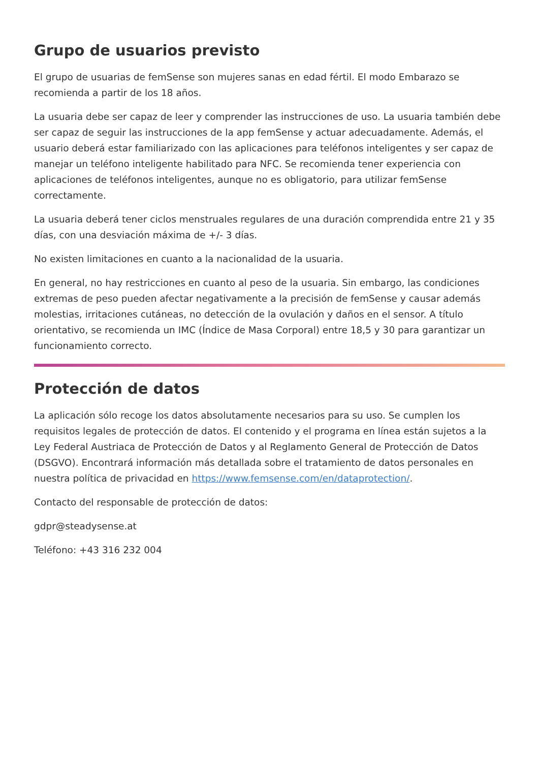Grupo de usuarios previsto
El grupo de usuarias de femSense son mujeres sanas en edad fértil. El modo Embarazo se recomienda a partir de los 18 años.
La usuaria debe ser capaz de leer y comprender las instrucciones de uso. La usuaria también debe ser capaz de seguir las instrucciones de la app femSense y actuar adecuadamente. Además, el usuario deberá estar familiarizado con las aplicaciones para teléfonos inteligentes y ser capaz de manejar un teléfono inteligente habilitado para NFC. Se recomienda tener experiencia con aplicaciones de teléfonos inteligentes, aunque no es obligatorio, para utilizar femSense correctamente.
La usuaria deberá tener ciclos menstruales regulares de una duración comprendida entre 21 y 35 días, con una desviación máxima de +/- 3 días.
No existen limitaciones en cuanto a la nacionalidad de la usuaria.
En general, no hay restricciones en cuanto al peso de la usuaria. Sin embargo, las condiciones extremas de peso pueden afectar negativamente a la precisión de femSense y causar además molestias, irritaciones cutáneas, no detección de la ovulación y daños en el sensor. A título orientativo, se recomienda un IMC (Índice de Masa Corporal) entre 18,5 y 30 para garantizar un funcionamiento correcto.
Protección de datos
La aplicación sólo recoge los datos absolutamente necesarios para su uso. Se cumplen los requisitos legales de protección de datos. El contenido y el programa en línea están sujetos a la Ley Federal Austriaca de Protección de Datos y al Reglamento General de Protección de Datos (DSGVO). Encontrará información más detallada sobre el tratamiento de datos personales en nuestra política de privacidad en https://www.femsense.com/en/dataprotection/.
Contacto del responsable de protección de datos:
gdpr@steadysense.at
Teléfono: +43 316 232 004